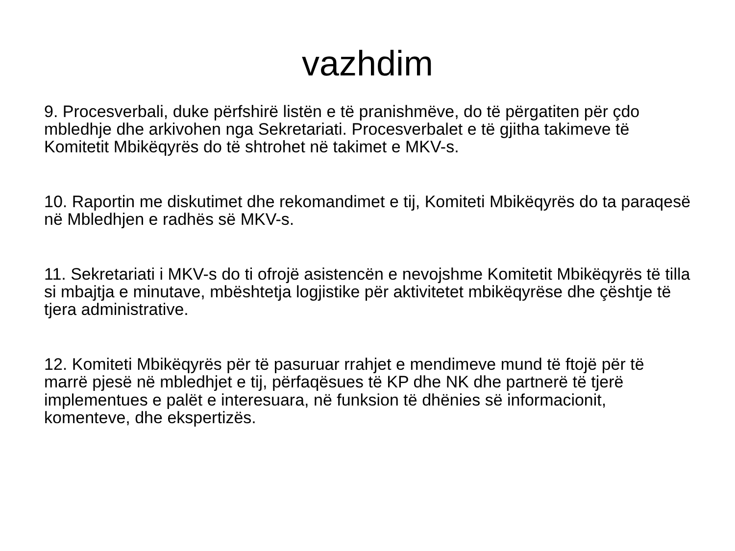vazhdim
9. Procesverbali, duke përfshirë listën e të pranishmëve, do të përgatiten për çdo mbledhje dhe arkivohen nga Sekretariati. Procesverbalet e të gjitha takimeve të Komitetit Mbikëqyrës do të shtrohet në takimet e MKV-s.
10. Raportin me diskutimet dhe rekomandimet e tij, Komiteti Mbikëqyrës do ta paraqesë në Mbledhjen e radhës së MKV-s.
11. Sekretariati i MKV-s do ti ofrojë asistencën e nevojshme Komitetit Mbikëqyrës të tilla si mbajtja e minutave, mbështetja logjistike për aktivitetet mbikëqyrëse dhe çështje të tjera administrative.
12. Komiteti Mbikëqyrës për të pasuruar rrahjet e mendimeve mund të ftojë për të marrë pjesë në mbledhjet e tij, përfaqësues të KP dhe NK dhe partnerë të tjerë implementues e palët e interesuara, në funksion të dhënies së informacionit, komenteve, dhe ekspertizës.